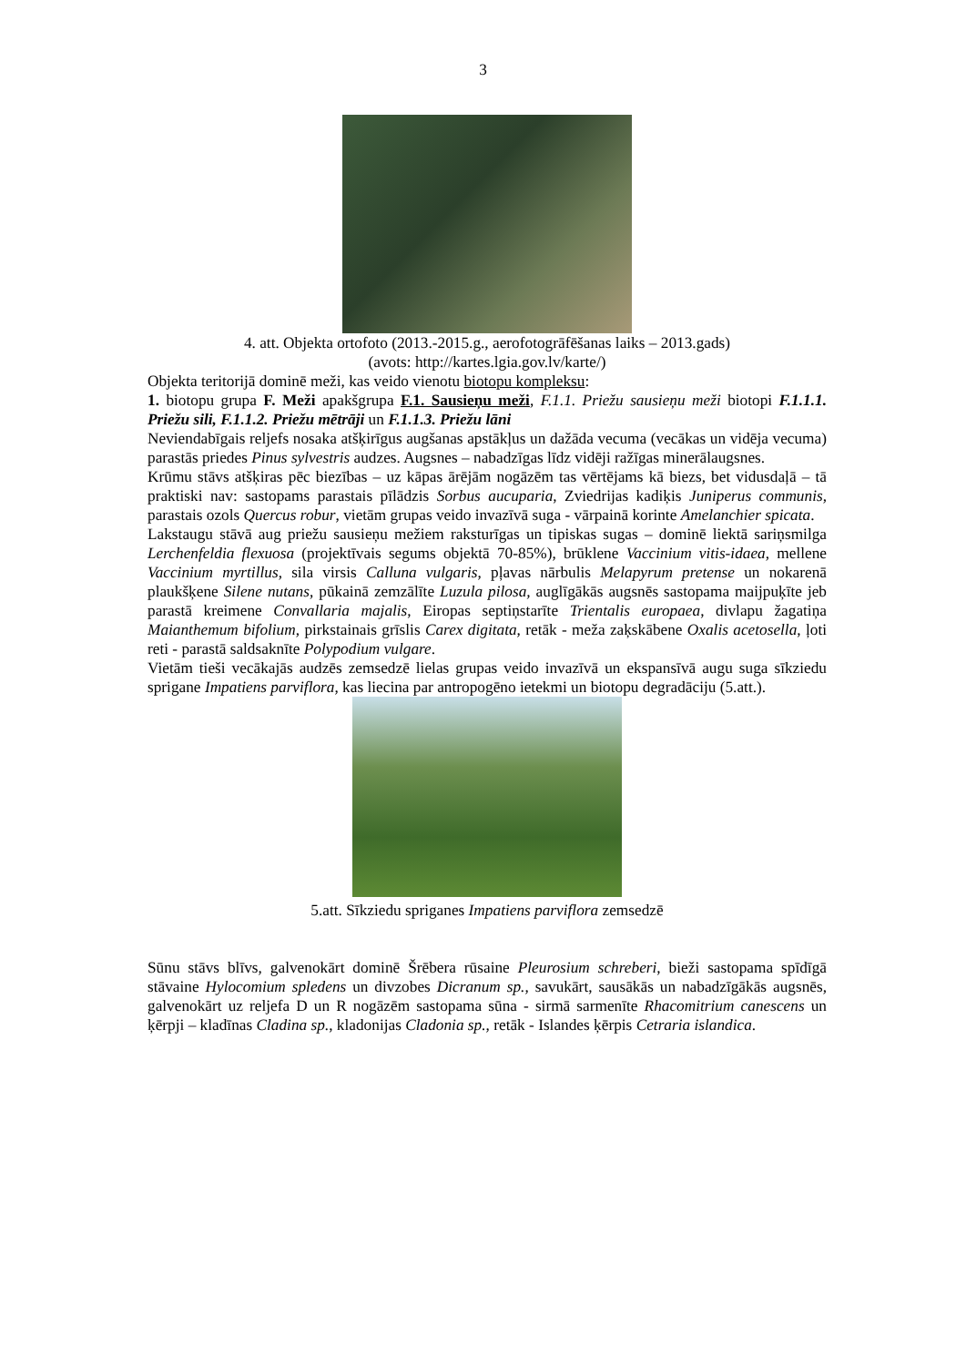3
4. att. Objekta ortofoto (2013.-2015.g., aerofotogrāfēšanas laiks – 2013.gads)
(avots: http://kartes.lgia.gov.lv/karte/)
Objekta teritorijā dominē meži, kas veido vienotu biotopu kompleksu:
1. biotopu grupa F. Meži apakšgrupa F.1. Sausieņu meži, F.1.1. Priežu sausieņu meži biotopi F.1.1.1. Priežu sili, F.1.1.2. Priežu mētrāji un F.1.1.3. Priežu lāni
Neviendabīgais reljefs nosaka atšķirīgus augšanas apstākļus un dažāda vecuma (vecākas un vidēja vecuma) parastās priedes Pinus sylvestris audzes. Augsnes – nabadzīgas līdz vidēji ražīgas minerālaugsnes.
Krūmu stāvs atšķiras pēc biezības – uz kāpas ārējām nogāzēm tas vērtējams kā biezs, bet vidusdaļā – tā praktiski nav: sastopams parastais pīlādzis Sorbus aucuparia, Zviedrijas kadiķis Juniperus communis, parastais ozols Quercus robur, vietām grupas veido invazīvā suga - vārpainā korinte Amelanchier spicata.
Lakstaugu stāvā aug priežu sausieņu mežiem raksturīgas un tipiskas sugas – dominē liektā sariņsmilga Lerchenfeldia flexuosa (projektīvais segums objektā 70-85%), brūklene Vaccinium vitis-idaea, mellene Vaccinium myrtillus, sila virsis Calluna vulgaris, pļavas nārbulis Melapyrum pretense un nokarenā plaukšķene Silene nutans, pūkainā zemzālīte Luzula pilosa, auglīgākās augsnēs sastopama maijpuķīte jeb parastā kreimene Convallaria majalis, Eiropas septiņstarīte Trientalis europaea, divlapu žagatiņa Maianthemum bifolium, pirkstainais grīslis Carex digitata, retāk - meža zaķskābene Oxalis acetosella, ļoti reti - parastā saldsaknīte Polypodium vulgare.
Vietām tieši vecākajās audzēs zemsedzē lielas grupas veido invazīvā un ekspansīvā augu suga sīkziedu sprigane Impatiens parviflora, kas liecina par antropogēno ietekmi un biotopu degradāciju (5.att.).
5.att. Sīkziedu spriganes Impatiens parviflora zemsedzē
Sūnu stāvs blīvs, galvenokārt dominē Šrēbera rūsaine Pleurosium schreberi, bieži sastopama spīdīgā stāvaine Hylocomium spledens un divzobes Dicranum sp., savukārt, sausākās un nabadzīgākās augsnēs, galvenokārt uz reljefa D un R nogāzēm sastopama sūna - sirmā sarmenīte Rhacomitrium canescens un ķērpji – kladīnas Cladina sp., kladonijas Cladonia sp., retāk - Islandes ķērpis Cetraria islandica.